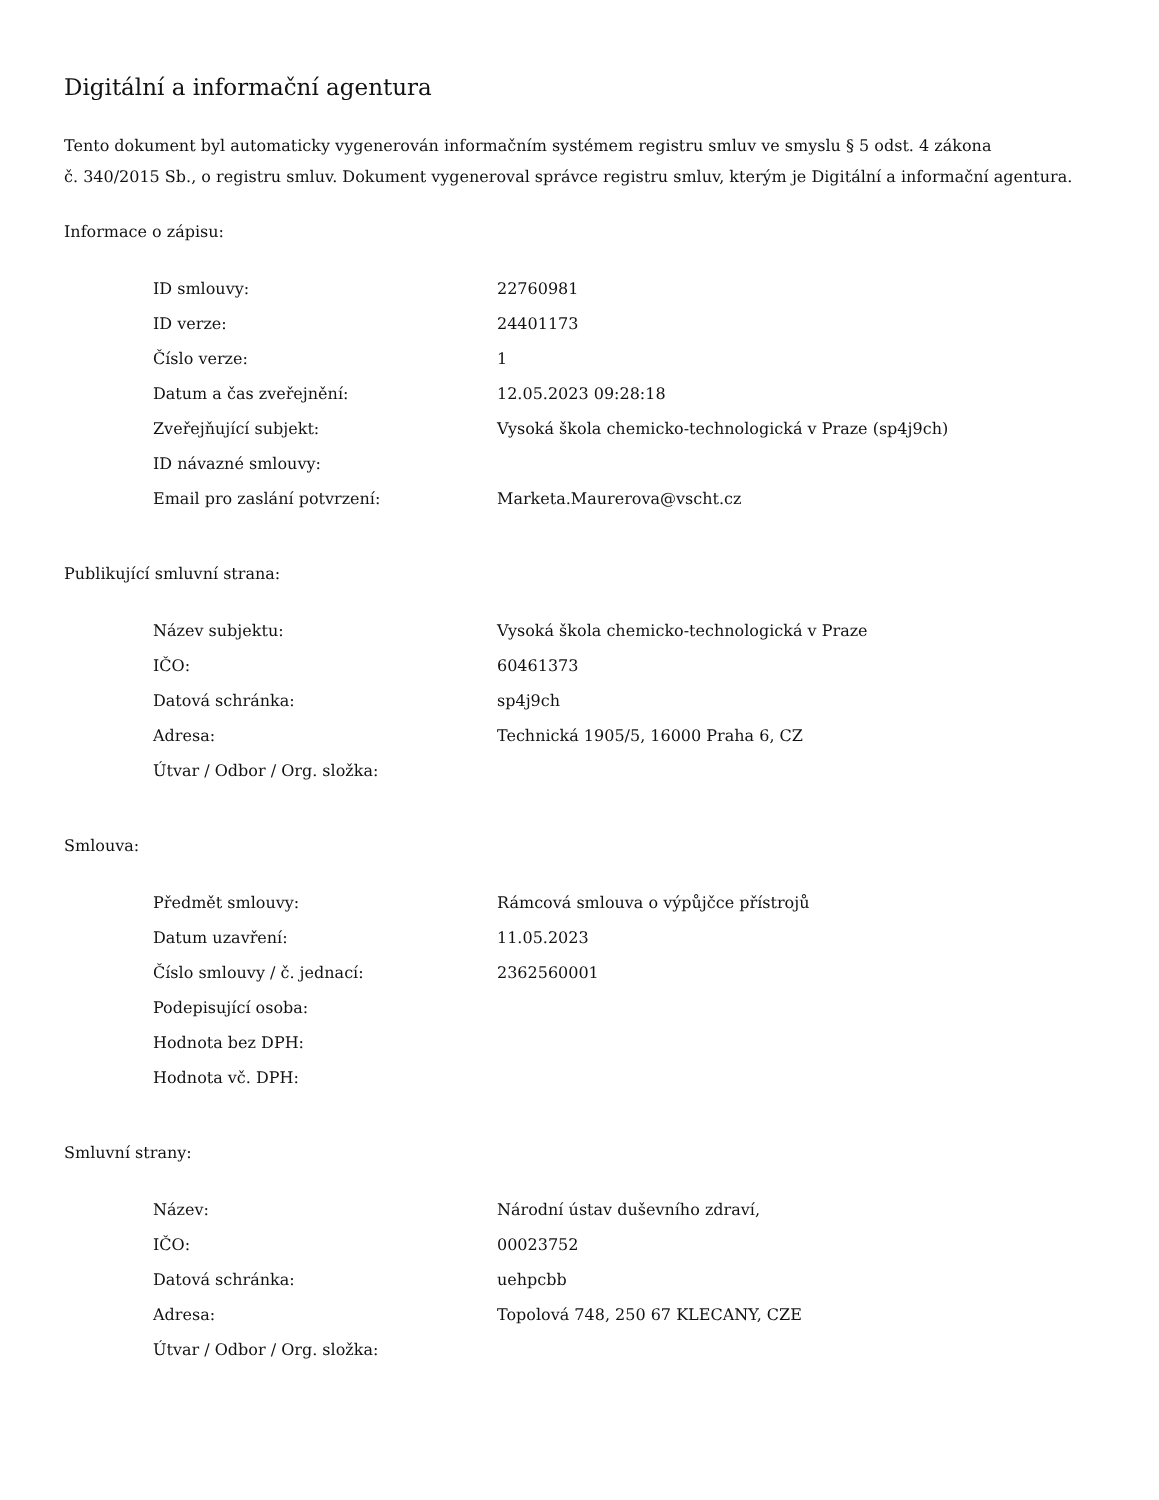Digitální a informační agentura
Tento dokument byl automaticky vygenerován informačním systémem registru smluv ve smyslu § 5 odst. 4 zákona
č. 340/2015 Sb., o registru smluv. Dokument vygeneroval správce registru smluv, kterým je Digitální a informační agentura.
Informace o zápisu:
| ID smlouvy: | 22760981 |
| ID verze: | 24401173 |
| Číslo verze: | 1 |
| Datum a čas zveřejnění: | 12.05.2023 09:28:18 |
| Zveřejňující subjekt: | Vysoká škola chemicko-technologická v Praze (sp4j9ch) |
| ID návazné smlouvy: | |
| Email pro zaslání potvrzení: | Marketa.Maurerova@vscht.cz |
Publikující smluvní strana:
| Název subjektu: | Vysoká škola chemicko-technologická v Praze |
| IČO: | 60461373 |
| Datová schránka: | sp4j9ch |
| Adresa: | Technická 1905/5, 16000 Praha 6, CZ |
| Útvar / Odbor / Org. složka: | |
Smlouva:
| Předmět smlouvy: | Rámcová smlouva o výpůjčce přístrojů |
| Datum uzavření: | 11.05.2023 |
| Číslo smlouvy / č. jednací: | 2362560001 |
| Podepisující osoba: | |
| Hodnota bez DPH: | |
| Hodnota vč. DPH: | |
Smluvní strany:
| Název: | Národní ústav duševního zdraví, |
| IČO: | 00023752 |
| Datová schránka: | uehpcbb |
| Adresa: | Topolová 748, 250 67 KLECANY, CZE |
| Útvar / Odbor / Org. složka: | |